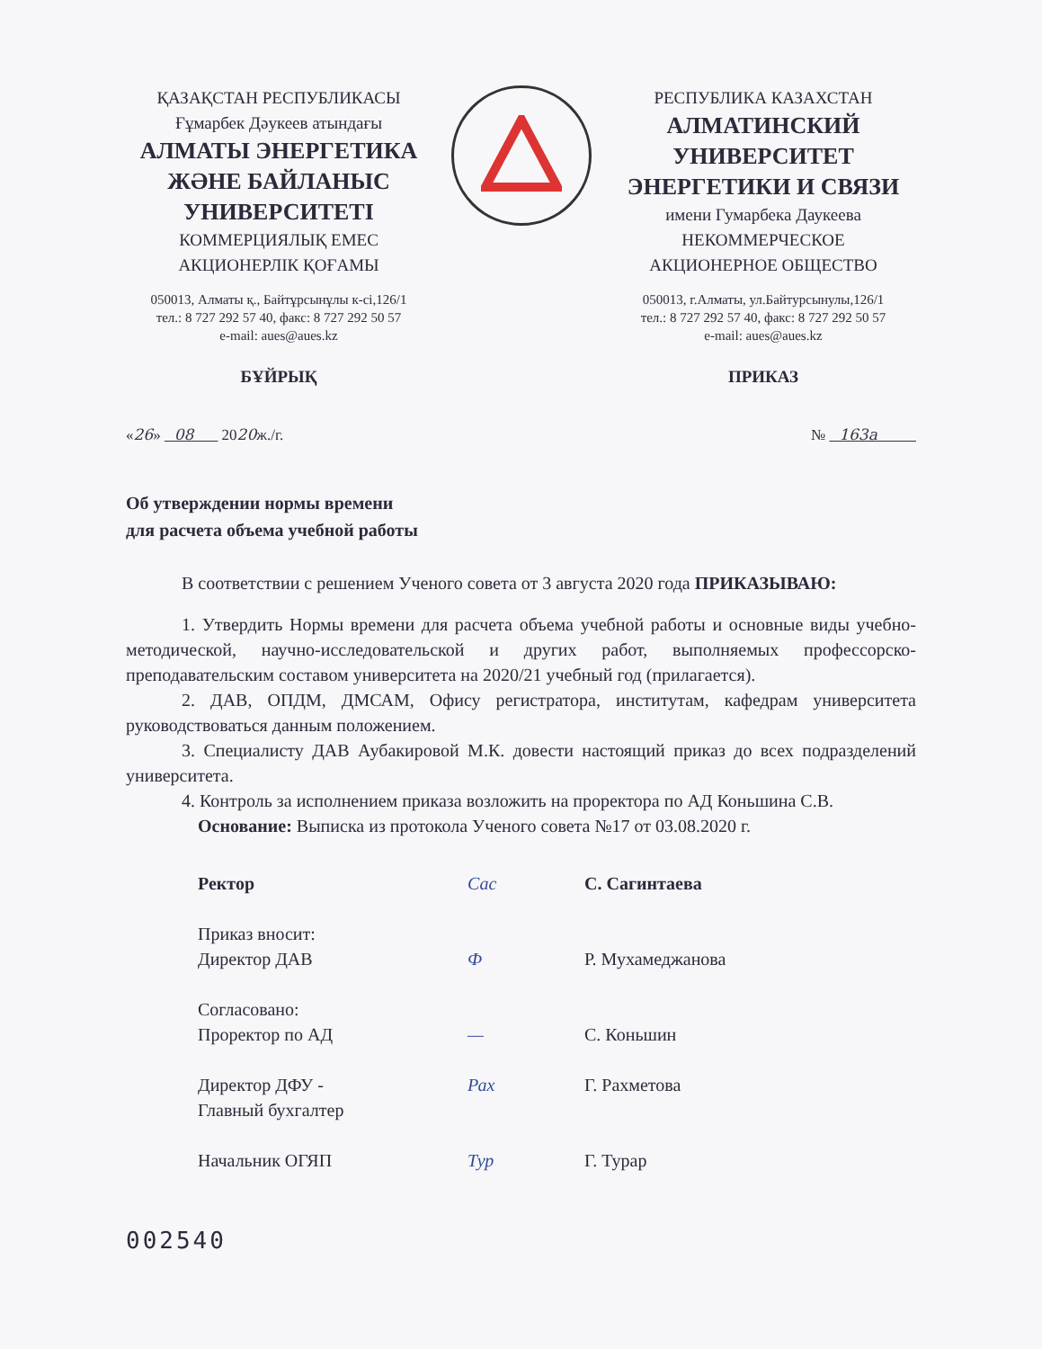ҚАЗАҚСТАН РЕСПУБЛИКАСЫ
Ғұмарбек Дәукеев атындағы
АЛМАТЫ ЭНЕРГЕТИКА ЖӘНЕ БАЙЛАНЫС УНИВЕРСИТЕТІ
КОММЕРЦИЯЛЫҚ ЕМЕС
АКЦИОНЕРЛІК ҚОҒАМЫ
050013, Алматы қ., Байтұрсынұлы к-сі,126/1
тел.: 8 727 292 57 40, факс: 8 727 292 50 57
e-mail: aues@aues.kz
БҰЙРЫҚ
РЕСПУБЛИКА КАЗАХСТАН
АЛМАТИНСКИЙ УНИВЕРСИТЕТ ЭНЕРГЕТИКИ И СВЯЗИ
имени Гумарбека Даукеева
НЕКОММЕРЧЕСКОЕ
АКЦИОНЕРНОЕ ОБЩЕСТВО
050013, г.Алматы, ул.Байтурсынулы,126/1
тел.: 8 727 292 57 40, факс: 8 727 292 50 57
e-mail: aues@aues.kz
ПРИКАЗ
«26» 08 2020ж./г. № 163а
Об утверждении нормы времени
для расчета объема учебной работы
В соответствии с решением Ученого совета от 3 августа 2020 года ПРИКАЗЫВАЮ:
1. Утвердить Нормы времени для расчета объема учебной работы и основные виды учебно-методической, научно-исследовательской и других работ, выполняемых профессорско-преподавательским составом университета на 2020/21 учебный год (прилагается).
2. ДАВ, ОПДМ, ДМСАМ, Офису регистратора, институтам, кафедрам университета руководствоваться данным положением.
3. Специалисту ДАВ Аубакировой М.К. довести настоящий приказ до всех подразделений университета.
4. Контроль за исполнением приказа возложить на проректора по АД Коньшина С.В.
Основание: Выписка из протокола Ученого совета №17 от 03.08.2020 г.
Ректор Сас С. Сагинтаева
Приказ вносит:
Директор ДАВ
Ф
Р. Мухамеджанова
Согласовано:
Проректор по АД
—
С. Коньшин
Директор ДФУ -
Главный бухгалтер
Рах Г. Рахметова
Начальник ОГЯП Тур Г. Турар
002540